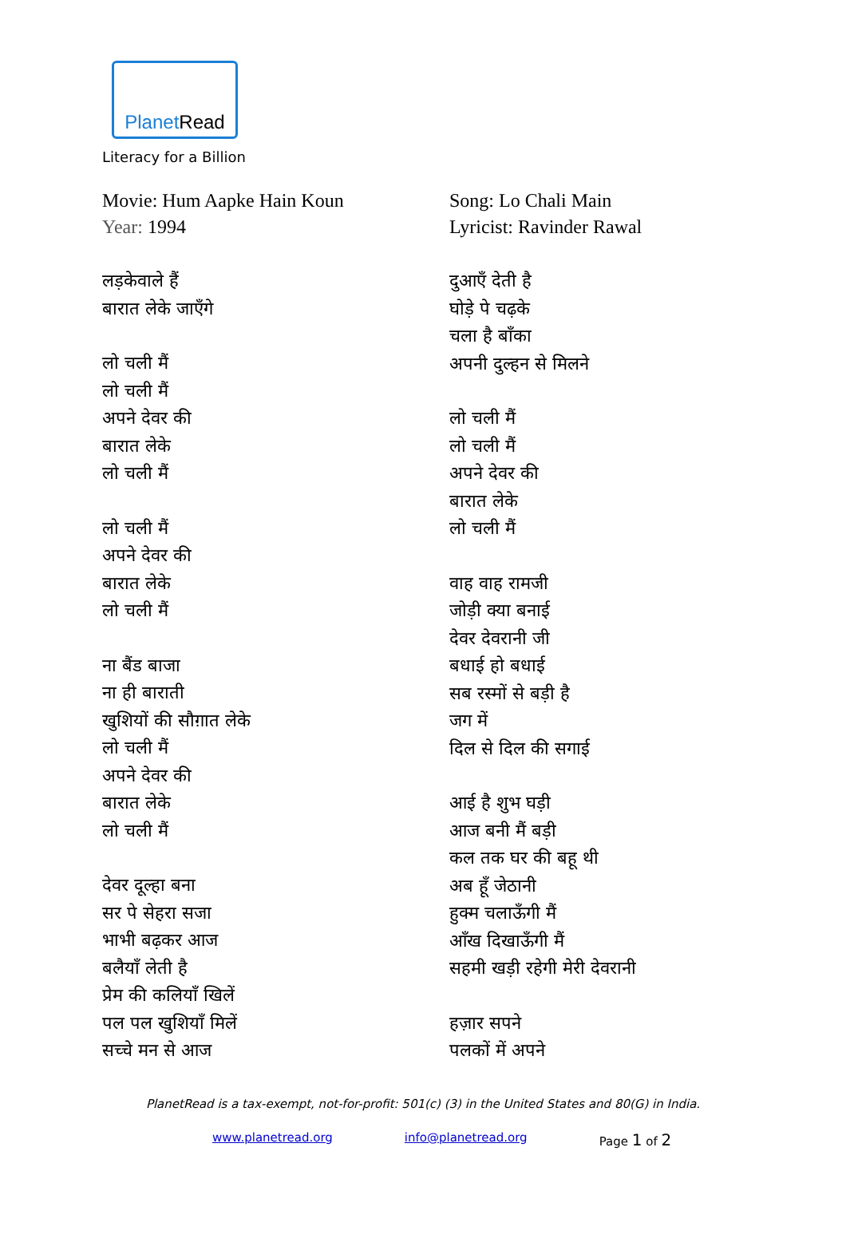PlanetRead
Literacy for a Billion
Movie: Hum Aapke Hain Koun
Year: 1994
लड़केवाले हैं
बारात लेके जाएँगे
लो चली मैं
लो चली मैं
अपने देवर की
बारात लेके
लो चली मैं
लो चली मैं
अपने देवर की
बारात लेके
लो चली मैं
ना बैंड बाजा
ना ही बाराती
खुशियों की सौग़ात लेके
लो चली मैं
अपने देवर की
बारात लेके
लो चली मैं
देवर दूल्हा बना
सर पे सेहरा सजा
भाभी बढ़कर आज
बलैयाँ लेती है
प्रेम की कलियाँ खिलें
पल पल खुशियाँ मिलें
सच्चे मन से आज
Song: Lo Chali Main
Lyricist: Ravinder Rawal
दुआएँ देती है
घोड़े पे चढ़के
चला है बाँका
अपनी दुल्हन से मिलने
लो चली मैं
लो चली मैं
अपने देवर की
बारात लेके
लो चली मैं
वाह वाह रामजी
जोड़ी क्या बनाई
देवर देवरानी जी
बधाई हो बधाई
सब रस्मों से बड़ी है
जग में
दिल से दिल की सगाई
आई है शुभ घड़ी
आज बनी मैं बड़ी
कल तक घर की बहू थी
अब हूँ जेठानी
हुक्म चलाऊँगी मैं
आँख दिखाऊँगी मैं
सहमी खड़ी रहेगी मेरी देवरानी
हज़ार सपने
पलकों में अपने
PlanetRead is a tax-exempt, not-for-profit: 501(c) (3) in the United States and 80(G) in India.
www.planetread.org info@planetread.org Page 1 of 2